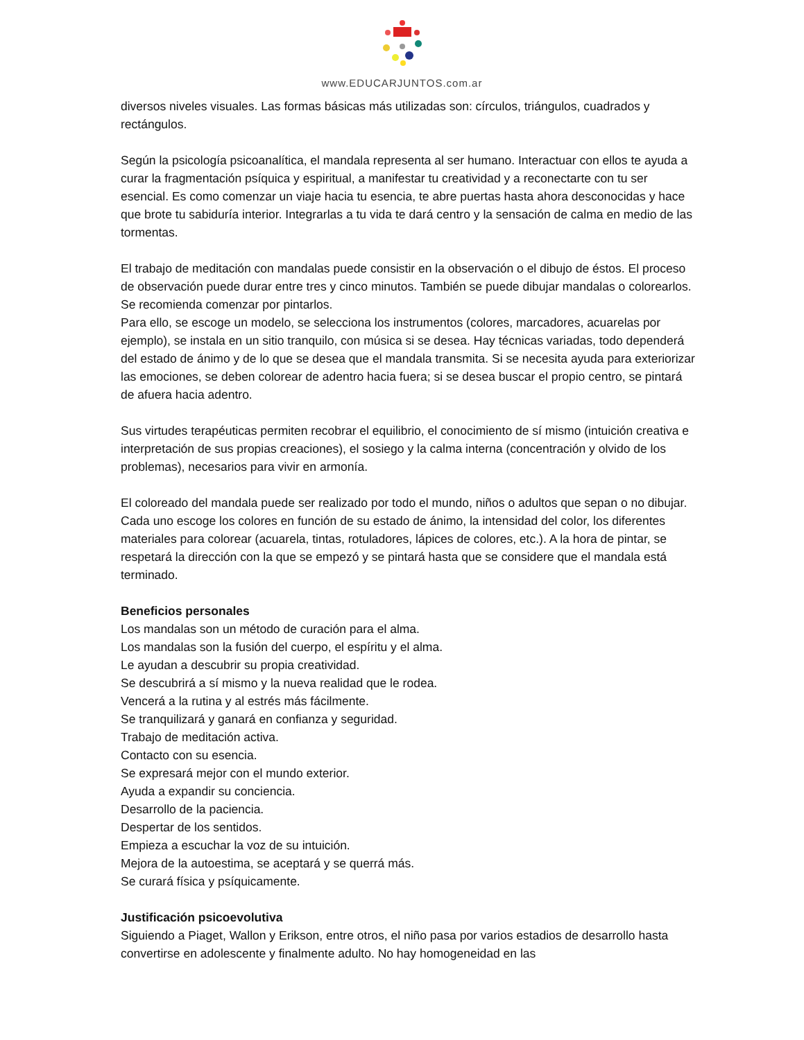www.EDUCARJUNTOS.com.ar
diversos niveles visuales. Las formas básicas más utilizadas son: círculos, triángulos, cuadrados y rectángulos.
Según la psicología psicoanalítica, el mandala representa al ser humano. Interactuar con ellos te ayuda a curar la fragmentación psíquica y espiritual, a manifestar tu creatividad y a reconectarte con tu ser esencial. Es como comenzar un viaje hacia tu esencia, te abre puertas hasta ahora desconocidas y hace que brote tu sabiduría interior. Integrarlas a tu vida te dará centro y la sensación de calma en medio de las tormentas.
El trabajo de meditación con mandalas puede consistir en la observación o el dibujo de éstos. El proceso de observación puede durar entre tres y cinco minutos. También se puede dibujar mandalas o colorearlos. Se recomienda comenzar por pintarlos.
Para ello, se escoge un modelo, se selecciona los instrumentos (colores, marcadores, acuarelas por ejemplo), se instala en un sitio tranquilo, con música si se desea. Hay técnicas variadas, todo dependerá del estado de ánimo y de lo que se desea que el mandala transmita. Si se necesita ayuda para exteriorizar las emociones, se deben colorear de adentro hacia fuera; si se desea buscar el propio centro, se pintará de afuera hacia adentro.
Sus virtudes terapéuticas permiten recobrar el equilibrio, el conocimiento de sí mismo (intuición creativa e interpretación de sus propias creaciones), el sosiego y la calma interna (concentración y olvido de los problemas), necesarios para vivir en armonía.
El coloreado del mandala puede ser realizado por todo el mundo, niños o adultos que sepan o no dibujar. Cada uno escoge los colores en función de su estado de ánimo, la intensidad del color, los diferentes materiales para colorear (acuarela, tintas, rotuladores, lápices de colores, etc.). A la hora de pintar, se respetará la dirección con la que se empezó y se pintará hasta que se considere que el mandala está terminado.
Beneficios personales
Los mandalas son un método de curación para el alma.
Los mandalas son la fusión del cuerpo, el espíritu y el alma.
Le ayudan a descubrir su propia creatividad.
Se descubrirá a sí mismo y la nueva realidad que le rodea.
Vencerá a la rutina y al estrés más fácilmente.
Se tranquilizará y ganará en confianza y seguridad.
Trabajo de meditación activa.
Contacto con su esencia.
Se expresará mejor con el mundo exterior.
Ayuda a expandir su conciencia.
Desarrollo de la paciencia.
Despertar de los sentidos.
Empieza a escuchar la voz de su intuición.
Mejora de la autoestima, se aceptará y se querrá más.
Se curará física y psíquicamente.
Justificación psicoevolutiva
Siguiendo a Piaget, Wallon y Erikson, entre otros, el niño pasa por varios estadios de desarrollo hasta convertirse en adolescente y finalmente adulto. No hay homogeneidad en las